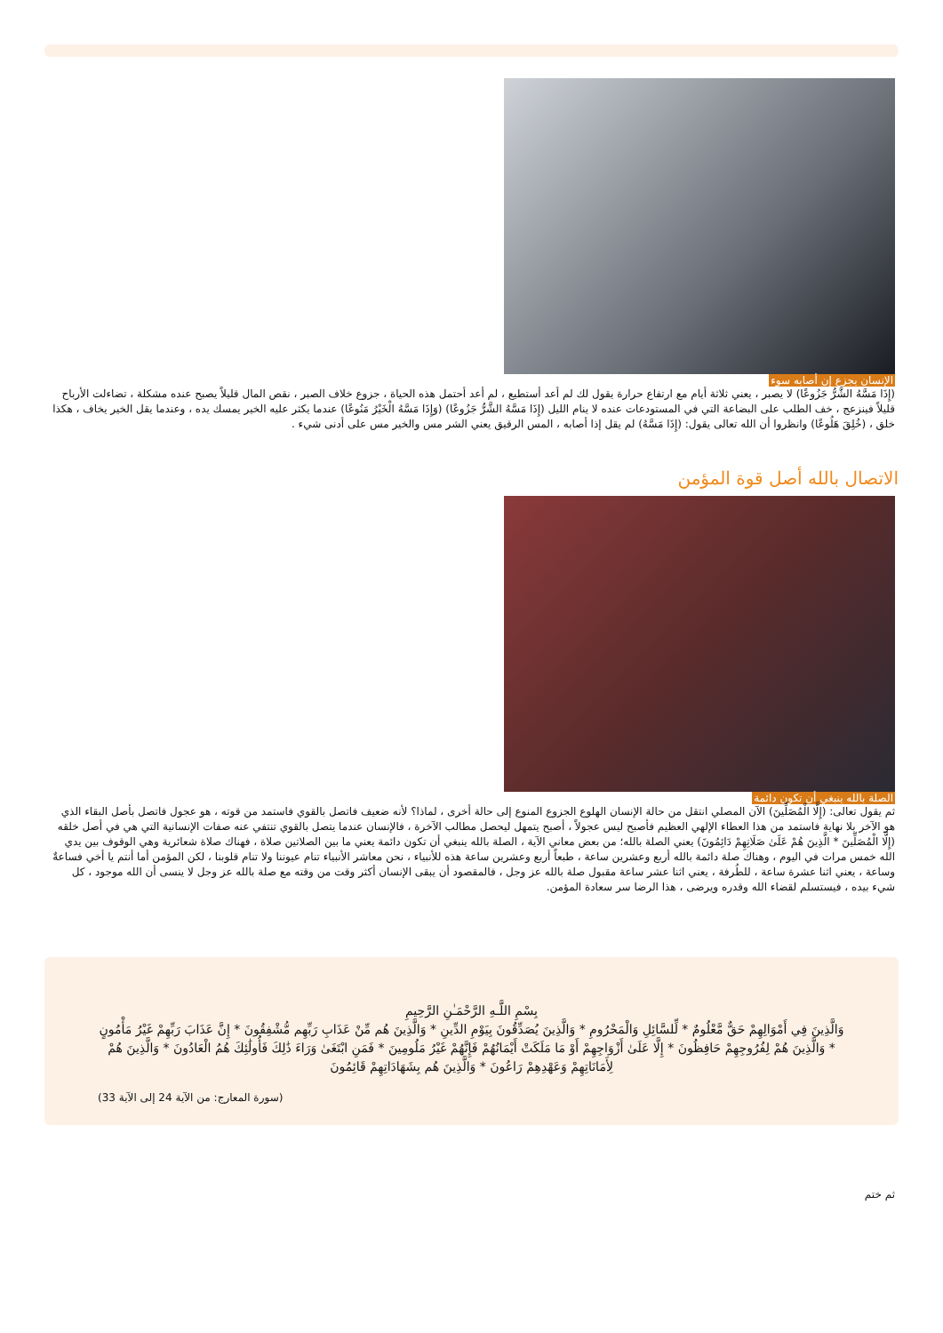الإنسان يجزع إن أصابه سوء
(إِذَا مَسَّهُ الشَّرُّ جَزُوعًا) لا يصبر ، يعني ثلاثة أيام مع ارتفاع حرارة يقول لك لم أعد أستطيع ، لم أعد أحتمل هذه الحياة ، جزوع خلاف الصبر ، نقص المال قليلاً يصبح عنده مشكلة ، تضاءلت الأرباح قليلاً فينزعج ، خف الطلب على البضاعة التي في المستودعات عنده لا ينام الليل (إِذَا مَسَّهُ الشَّرُّ جَزُوعًا) (وَإِذَا مَسَّهُ الْخَيْرُ مَنُوعًا) عندما يكثر عليه الخير يمسك يده ، وعندما يقل الخير يخاف ، هكذا خلق ، (خُلِقَ هَلُوعًا) وانظروا أن الله تعالى يقول: (إِذَا مَسَّهُ) لم يقل إذا أصابه ، المس الرقيق يعني الشر مس والخير مس على أدنى شيء .
الاتصال بالله أصل قوة المؤمن
الصلة بالله ينبغي أن تكون دائمة
ثم يقول تعالى: (إِلَّا الْمُصَلِّينَ) الآن المصلي انتقل من حالة الإنسان الهلوع الجزوع المنوع إلى حالة أخرى ، لماذا؟ لأنه ضعيف فاتصل بالقوي فاستمد من قوته ، هو عجول فاتصل بأصل البقاء الذي هو الآخر بلا نهاية فاستمد من هذا العطاء الإلهي العظيم فأصبح ليس عجولاً ، أصبح يتمهل ليحصل مطالب الآخرة ، فالإنسان عندما يتصل بالقوي تنتفي عنه صفات الإنسانية التي هي في أصل خلقه (إِلَّا الْمُصَلِّينَ * الَّذِينَ هُمْ عَلَىٰ صَلَاتِهِمْ دَائِمُونَ) يعني الصلة بالله؛ من بعض معاني الآية ، الصلة بالله ينبغي أن تكون دائمة يعني ما بين الصلاتين صلاة ، فهناك صلاة شعائرية وهي الوقوف بين يدي الله خمس مرات في اليوم ، وهناك صلة دائمة بالله أربع وعشرين ساعة ، طبعاً أربع وعشرين ساعة هذه للأنبياء ، نحن معاشر الأنبياء تنام عيوننا ولا تنام قلوبنا ، لكن المؤمن أما أنتم يا أخي فساعةٌ وساعة ، يعني اثنا عشرة ساعة ، للطُرفة ، يعني اثنا عشر ساعة مقبول صلة بالله عز وجل ، فالمقصود أن يبقى الإنسان أكثر وقت من وقته مع صلة بالله عز وجل لا ينسى أن الله موجود ، كل شيء بيده ، فيستسلم لقضاء الله وقدره ويرضى ، هذا الرضا سر سعادة المؤمن.
بِسْمِ اللَّـهِ الرَّحْمَـٰنِ الرَّحِيمِ
وَالَّذِينَ فِي أَمْوَالِهِمْ حَقٌّ مَّعْلُومٌ * لِّلسَّائِلِ وَالْمَحْرُومِ * وَالَّذِينَ يُصَدِّقُونَ بِيَوْمِ الدِّينِ * وَالَّذِينَ هُم مِّنْ عَذَابِ رَبِّهِم مُّشْفِقُونَ * إِنَّ عَذَابَ رَبِّهِمْ غَيْرُ مَأْمُونٍ * وَالَّذِينَ هُمْ لِفُرُوجِهِمْ حَافِظُونَ * إِلَّا عَلَىٰ أَزْوَاجِهِمْ أَوْ مَا مَلَكَتْ أَيْمَانُهُمْ فَإِنَّهُمْ غَيْرُ مَلُومِينَ * فَمَنِ ابْتَغَىٰ وَرَاءَ ذَٰلِكَ فَأُولَٰئِكَ هُمُ الْعَادُونَ * وَالَّذِينَ هُمْ لِأَمَانَاتِهِمْ وَعَهْدِهِمْ رَاعُونَ * وَالَّذِينَ هُم بِشَهَادَاتِهِمْ قَائِمُونَ
(سورة المعارج: من الآية 24 إلى الآية 33)
ثم ختم